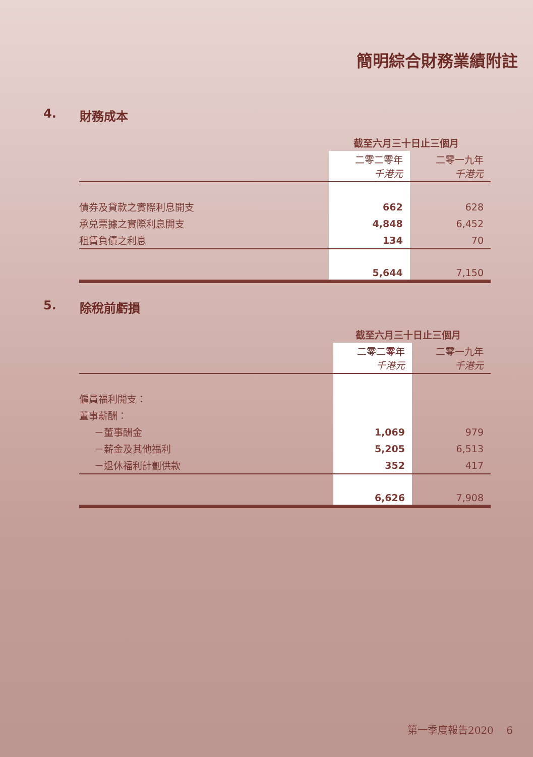簡明綜合財務業績附註
4. 財務成本
| | 截至六月三十日止三個月 | |
| --- | --- | --- |
| | 二零二零年 千港元 | 二零一九年 千港元 |
| 債券及貸款之實際利息開支 | 662 | 628 |
| 承兑票據之實際利息開支 | 4,848 | 6,452 |
| 租賃負債之利息 | 134 | 70 |
| | 5,644 | 7,150 |
5. 除稅前虧損
| | 截至六月三十日止三個月 | |
| --- | --- | --- |
| | 二零二零年 千港元 | 二零一九年 千港元 |
| 僱員福利開支： | | |
| 董事薪酬： | | |
| －董事酬金 | 1,069 | 979 |
| －薪金及其他福利 | 5,205 | 6,513 |
| －退休福利計劃供款 | 352 | 417 |
| | 6,626 | 7,908 |
第一季度報告2020 6